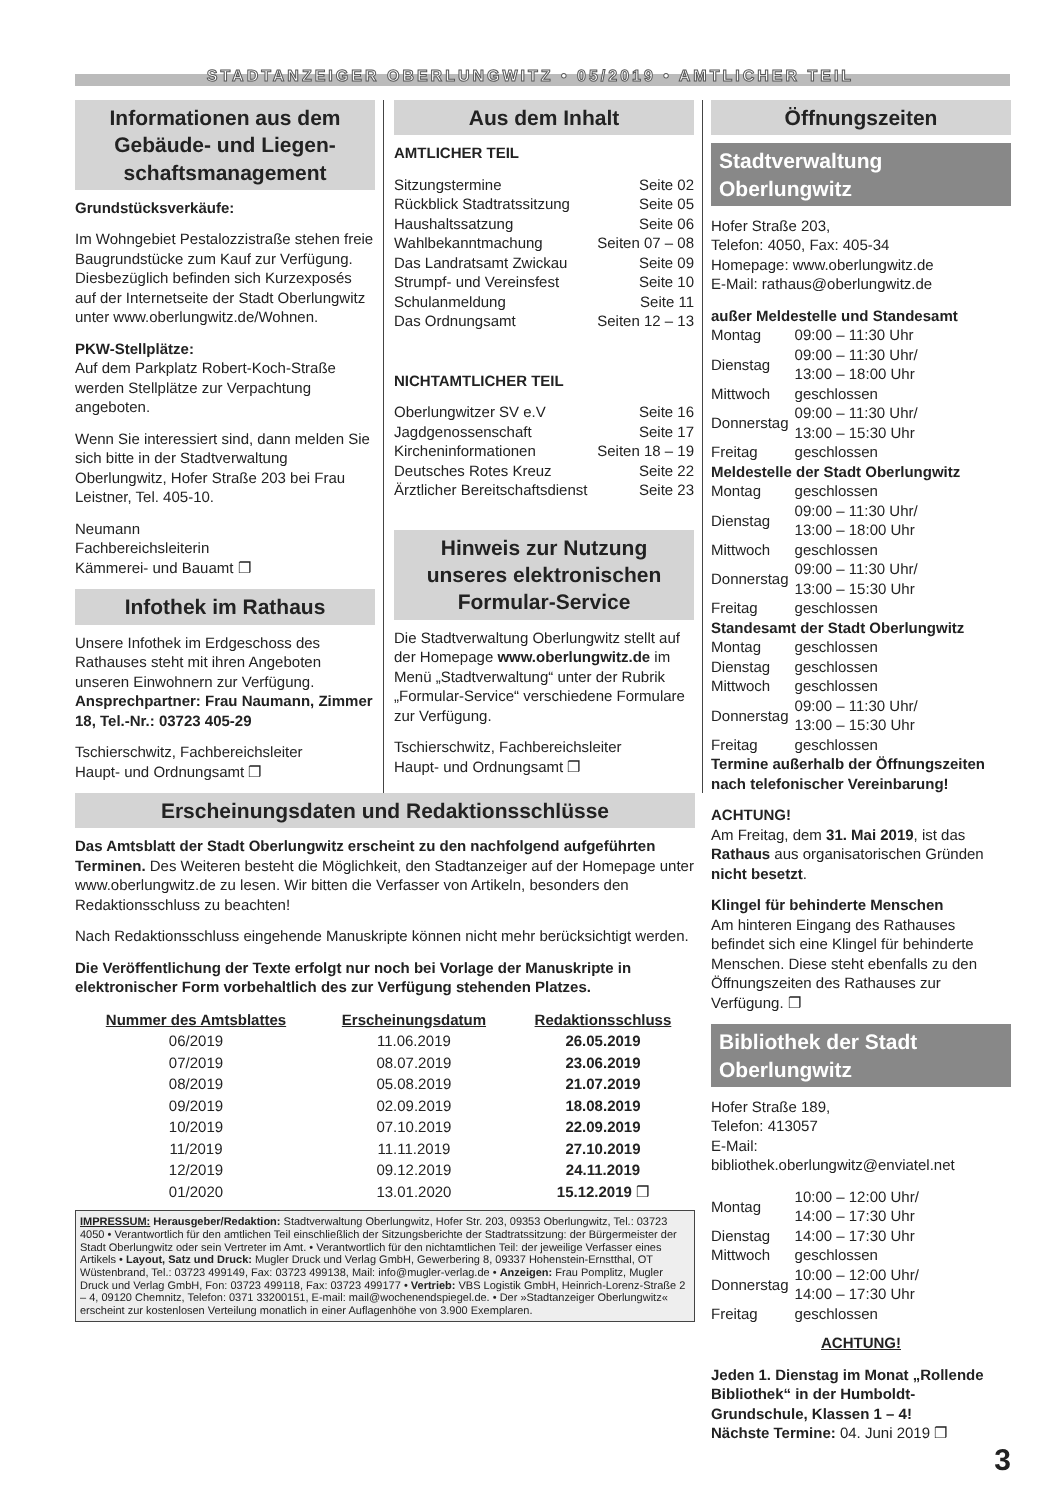STADTANZEIGER OBERLUNGWITZ • 05/2019 • AMTLICHER TEIL
Informationen aus dem Gebäude- und Liegen­schaftsmanagement
Grundstücksverkäufe:
Im Wohngebiet Pestalozzistraße stehen freie Baugrundstücke zum Kauf zur Verfügung. Diesbezüglich befinden sich Kurzexposés auf der Internetseite der Stadt Oberlungwitz unter www.oberlungwitz.de/Wohnen.
PKW-Stellplätze:
Auf dem Parkplatz Robert-Koch-Straße werden Stellplätze zur Verpachtung angeboten.
Wenn Sie interessiert sind, dann melden Sie sich bitte in der Stadtverwaltung Oberlungwitz, Hofer Straße 203 bei Frau Leistner, Tel. 405-10.
Neumann
Fachbereichsleiterin
Kämmerei- und Bauamt ❐
Infothek im Rathaus
Unsere Infothek im Erdgeschoss des Rathauses steht mit ihren Angeboten unseren Einwohnern zur Verfügung.
Ansprechpartner: Frau Naumann, Zimmer 18, Tel.-Nr.: 03723 405-29
Tschierschwitz, Fachbereichsleiter
Haupt- und Ordnungsamt ❐
Aus dem Inhalt
AMTLICHER TEIL
Sitzungstermine Seite 02
Rückblick Stadtratssitzung Seite 05
Haushaltssatzung Seite 06
Wahlbekanntmachung Seiten 07 – 08
Das Landratsamt Zwickau Seite 09
Strumpf- und Vereinsfest Seite 10
Schulanmeldung Seite 11
Das Ordnungsamt Seiten 12 – 13
NICHTAMTLICHER TEIL
Oberlungwitzer SV e.V Seite 16
Jagdgenossenschaft Seite 17
Kircheninformationen Seiten 18 – 19
Deutsches Rotes Kreuz Seite 22
Ärztlicher Bereitschaftsdienst Seite 23
Hinweis zur Nutzung unseres elektronischen Formular-Service
Die Stadtverwaltung Oberlungwitz stellt auf der Homepage www.oberlungwitz.de im Menü „Stadtverwaltung“ unter der Rubrik „Formular-Service“ verschiedene Formulare zur Verfügung.
Tschierschwitz, Fachbereichsleiter
Haupt- und Ordnungsamt ❐
Erscheinungsdaten und Redaktionsschlüsse
Das Amtsblatt der Stadt Oberlungwitz erscheint zu den nachfolgend aufgeführten Terminen. Des Weiteren besteht die Möglichkeit, den Stadtanzeiger auf der Homepage unter www.oberlungwitz.de zu lesen. Wir bitten die Verfasser von Artikeln, besonders den Redaktionsschluss zu beachten!
Nach Redaktionsschluss eingehende Manuskripte können nicht mehr berücksichtigt werden.
Die Veröffentlichung der Texte erfolgt nur noch bei Vorlage der Manuskripte in elektronischer Form vorbehaltlich des zur Verfügung stehenden Platzes.
| Nummer des Amtsblattes | Erscheinungsdatum | Redaktionsschluss |
| --- | --- | --- |
| 06/2019 | 11.06.2019 | 26.05.2019 |
| 07/2019 | 08.07.2019 | 23.06.2019 |
| 08/2019 | 05.08.2019 | 21.07.2019 |
| 09/2019 | 02.09.2019 | 18.08.2019 |
| 10/2019 | 07.10.2019 | 22.09.2019 |
| 11/2019 | 11.11.2019 | 27.10.2019 |
| 12/2019 | 09.12.2019 | 24.11.2019 |
| 01/2020 | 13.01.2020 | 15.12.2019 ❐ |
IMPRESSUM: Herausgeber/Redaktion: Stadtverwaltung Oberlungwitz, Hofer Str. 203, 09353 Oberlungwitz, Tel.: 03723 4050 • Verantwortlich für den amtlichen Teil einschließlich der Sitzungsberichte der Stadtratssitzung: der Bürgermeister der Stadt Oberlungwitz oder sein Vertreter im Amt. • Verantwortlich für den nichtamtlichen Teil: der jeweilige Verfasser eines Artikels • Layout, Satz und Druck: Mugler Druck und Verlag GmbH, Gewerbering 8, 09337 Hohenstein-Ernstthal, OT Wüstenbrand, Tel.: 03723 499149, Fax: 03723 499138, Mail: info@mugler-verlag.de • Anzeigen: Frau Pomplitz, Mugler Druck und Verlag GmbH, Fon: 03723 499118, Fax: 03723 499177 • Vertrieb: VBS Logistik GmbH, Heinrich-Lorenz-Straße 2 – 4, 09120 Chemnitz, Telefon: 0371 33200151, E-mail: mail@wochenendspiegel.de. • Der »Stadtanzeiger Oberlungwitz« erscheint zur kostenlosen Verteilung monatlich in einer Auflagenhöhe von 3.900 Exemplaren.
Öffnungszeiten
Stadtverwaltung Oberlungwitz
Hofer Straße 203,
Telefon: 4050, Fax: 405-34
Homepage: www.oberlungwitz.de
E-Mail: rathaus@oberlungwitz.de
außer Meldestelle und Standesamt
| Montag | 09:00 – 11:30 Uhr |
| Dienstag | 09:00 – 11:30 Uhr/ 13:00 – 18:00 Uhr |
| Mittwoch | geschlossen |
| Donnerstag | 09:00 – 11:30 Uhr/ 13:00 – 15:30 Uhr |
| Freitag | geschlossen |
Meldestelle der Stadt Oberlungwitz
| Montag | geschlossen |
| Dienstag | 09:00 – 11:30 Uhr/ 13:00 – 18:00 Uhr |
| Mittwoch | geschlossen |
| Donnerstag | 09:00 – 11:30 Uhr/ 13:00 – 15:30 Uhr |
| Freitag | geschlossen |
Standesamt der Stadt Oberlungwitz
| Montag | geschlossen |
| Dienstag | geschlossen |
| Mittwoch | geschlossen |
| Donnerstag | 09:00 – 11:30 Uhr/ 13:00 – 15:30 Uhr |
| Freitag | geschlossen |
Termine außerhalb der Öffnungszeiten nach telefonischer Vereinbarung!
ACHTUNG!
Am Freitag, dem 31. Mai 2019, ist das Rathaus aus organisatorischen Gründen nicht besetzt.
Klingel für behinderte Menschen
Am hinteren Eingang des Rathauses befindet sich eine Klingel für behinderte Menschen. Diese steht ebenfalls zu den Öffnungszeiten des Rathauses zur Verfügung. ❐
Bibliothek der Stadt Oberlungwitz
Hofer Straße 189,
Telefon: 413057
E-Mail:
bibliothek.oberlungwitz@enviatel.net
| Montag | 10:00 – 12:00 Uhr/ 14:00 – 17:30 Uhr |
| Dienstag | 14:00 – 17:30 Uhr |
| Mittwoch | geschlossen |
| Donnerstag | 10:00 – 12:00 Uhr/ 14:00 – 17:30 Uhr |
| Freitag | geschlossen |
ACHTUNG!
Jeden 1. Dienstag im Monat „Rollende Bibliothek“ in der Humboldt-Grundschule, Klassen 1 – 4!
Nächste Termine: 04. Juni 2019 ❐
3